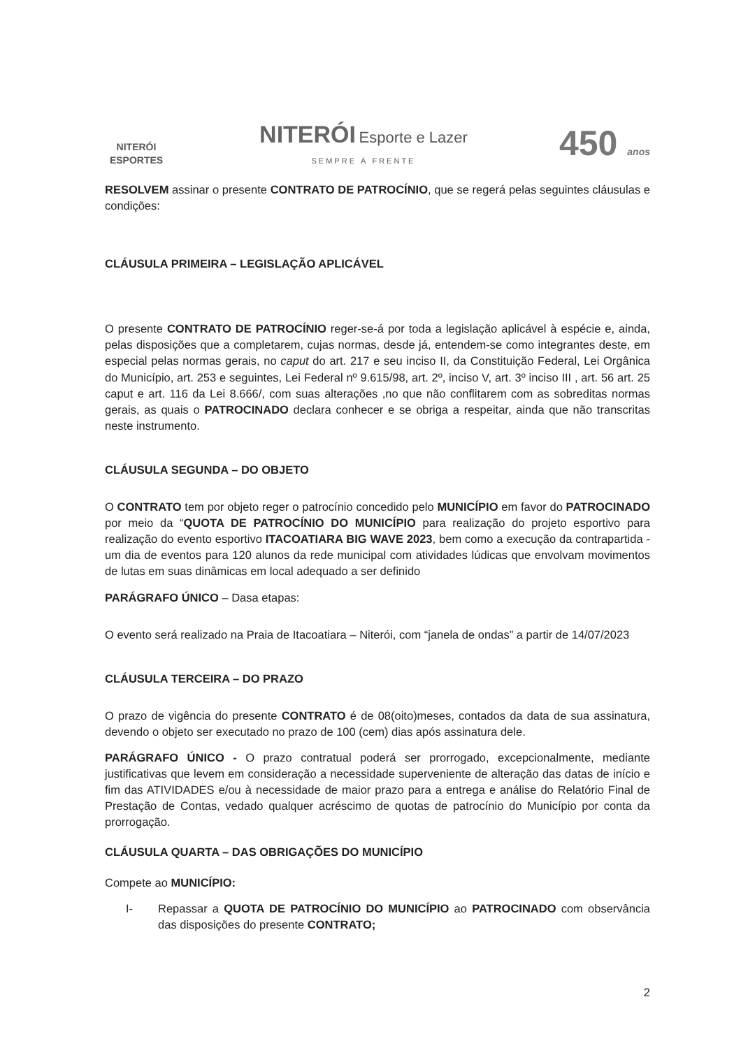NITERÓI
ESPORTES
NITERÓI Esporte e Lazer
SEMPRE À FRENTE
450 anos
RESOLVEM assinar o presente CONTRATO DE PATROCÍNIO, que se regerá pelas seguintes cláusulas e condições:
CLÁUSULA PRIMEIRA – LEGISLAÇÃO APLICÁVEL
O presente CONTRATO DE PATROCÍNIO reger-se-á por toda a legislação aplicável à espécie e, ainda, pelas disposições que a completarem, cujas normas, desde já, entendem-se como integrantes deste, em especial pelas normas gerais, no caput do art. 217 e seu inciso II, da Constituição Federal, Lei Orgânica do Município, art. 253 e seguintes, Lei Federal nº 9.615/98, art. 2º, inciso V, art. 3º inciso III , art. 56 art. 25 caput e art. 116 da Lei 8.666/, com suas alterações ,no que não conflitarem com as sobreditas normas gerais, as quais o PATROCINADO declara conhecer e se obriga a respeitar, ainda que não transcritas neste instrumento.
CLÁUSULA SEGUNDA – DO OBJETO
O CONTRATO tem por objeto reger o patrocínio concedido pelo MUNICÍPIO em favor do PATROCINADO por meio da “QUOTA DE PATROCÍNIO DO MUNICÍPIO para realização do projeto esportivo para realização do evento esportivo ITACOATIARA BIG WAVE 2023, bem como a execução da contrapartida - um dia de eventos para 120 alunos da rede municipal com atividades lúdicas que envolvam movimentos de lutas em suas dinâmicas em local adequado a ser definido
PARÁGRAFO ÚNICO – Dasa etapas:
O evento será realizado na Praia de Itacoatiara – Niterói, com “janela de ondas” a partir de 14/07/2023
CLÁUSULA TERCEIRA – DO PRAZO
O prazo de vigência do presente CONTRATO é de 08(oito)meses, contados da data de sua assinatura, devendo o objeto ser executado no prazo de 100 (cem) dias após assinatura dele.
PARÁGRAFO ÚNICO - O prazo contratual poderá ser prorrogado, excepcionalmente, mediante justificativas que levem em consideração a necessidade superveniente de alteração das datas de início e fim das ATIVIDADES e/ou à necessidade de maior prazo para a entrega e análise do Relatório Final de Prestação de Contas, vedado qualquer acréscimo de quotas de patrocínio do Município por conta da prorrogação.
CLÁUSULA QUARTA – DAS OBRIGAÇÕES DO MUNICÍPIO
Compete ao MUNICÍPIO:
I- Repassar a QUOTA DE PATROCÍNIO DO MUNICÍPIO ao PATROCINADO com observância das disposições do presente CONTRATO;
2